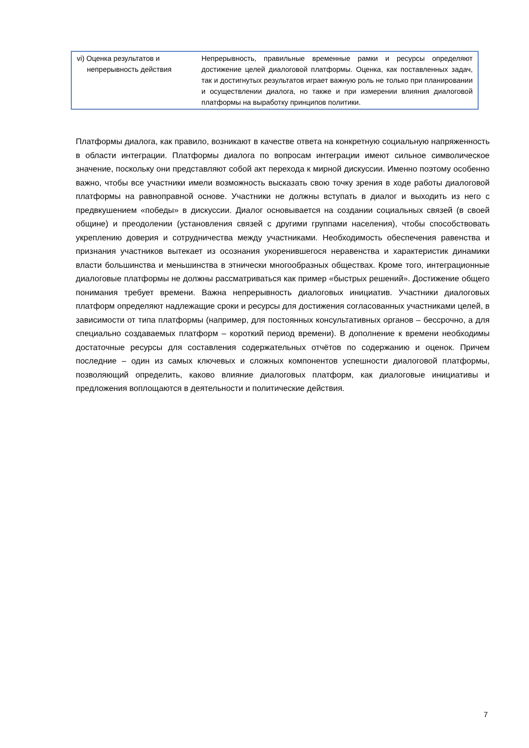| vi) Оценка результатов и непрерывность действия | Непрерывность, правильные временные рамки и ресурсы определяют достижение целей диалоговой платформы. Оценка, как поставленных задач, так и достигнутых результатов играет важную роль не только при планировании и осуществлении диалога, но также и при измерении влияния диалоговой платформы на выработку принципов политики. |
Платформы диалога, как правило, возникают в качестве ответа на конкретную социальную напряженность в области интеграции. Платформы диалога по вопросам интеграции имеют сильное символическое значение, поскольку они представляют собой акт перехода к мирной дискуссии. Именно поэтому особенно важно, чтобы все участники имели возможность высказать свою точку зрения в ходе работы диалоговой платформы на равноправной основе. Участники не должны вступать в диалог и выходить из него с предвкушением «победы» в дискуссии. Диалог основывается на создании социальных связей (в своей общине) и преодолении (установления связей с другими группами населения), чтобы способствовать укреплению доверия и сотрудничества между участниками. Необходимость обеспечения равенства и признания участников вытекает из осознания укоренившегося неравенства и характеристик динамики власти большинства и меньшинства в этнически многообразных обществах. Кроме того, интеграционные диалоговые платформы не должны рассматриваться как пример «быстрых решений». Достижение общего понимания требует времени. Важна непрерывность диалоговых инициатив. Участники диалоговых платформ определяют надлежащие сроки и ресурсы для достижения согласованных участниками целей, в зависимости от типа платформы (например, для постоянных консультативных органов – бессрочно, а для специально создаваемых платформ – короткий период времени). В дополнение к времени необходимы достаточные ресурсы для составления содержательных отчётов по содержанию и оценок. Причем последние – один из самых ключевых и сложных компонентов успешности диалоговой платформы, позволяющий определить, каково влияние диалоговых платформ, как диалоговые инициативы и предложения воплощаются в деятельности и политические действия.
7